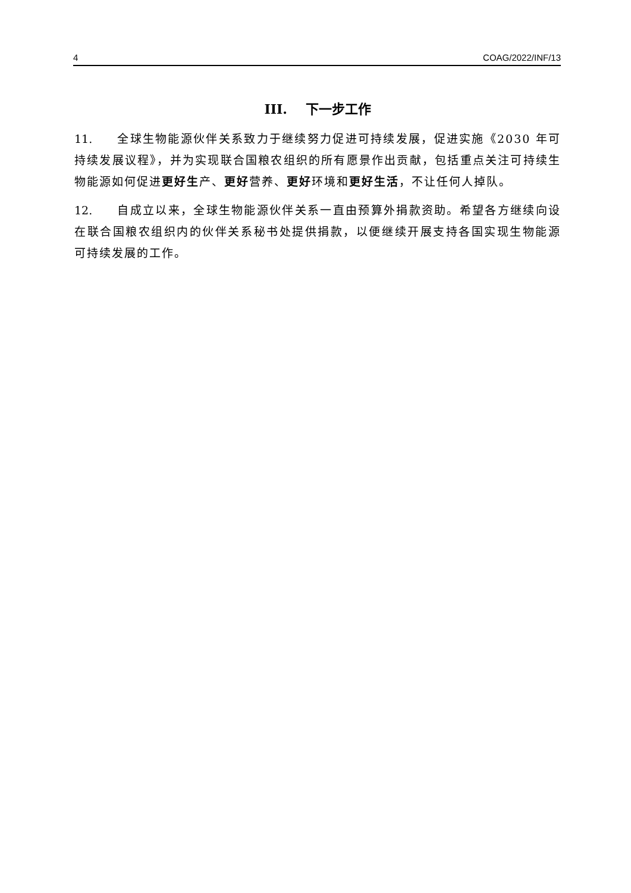4 COAG/2022/INF/13
III. 下一步工作
11. 全球生物能源伙伴关系致力于继续努力促进可持续发展，促进实施《2030 年可持续发展议程》，并为实现联合国粮农组织的所有愿景作出贡献，包括重点关注可持续生物能源如何促进更好生产、更好营养、更好环境和更好生活，不让任何人掉队。
12. 自成立以来，全球生物能源伙伴关系一直由预算外捐款资助。希望各方继续向设在联合国粮农组织内的伙伴关系秘书处提供捐款，以便继续开展支持各国实现生物能源可持续发展的工作。